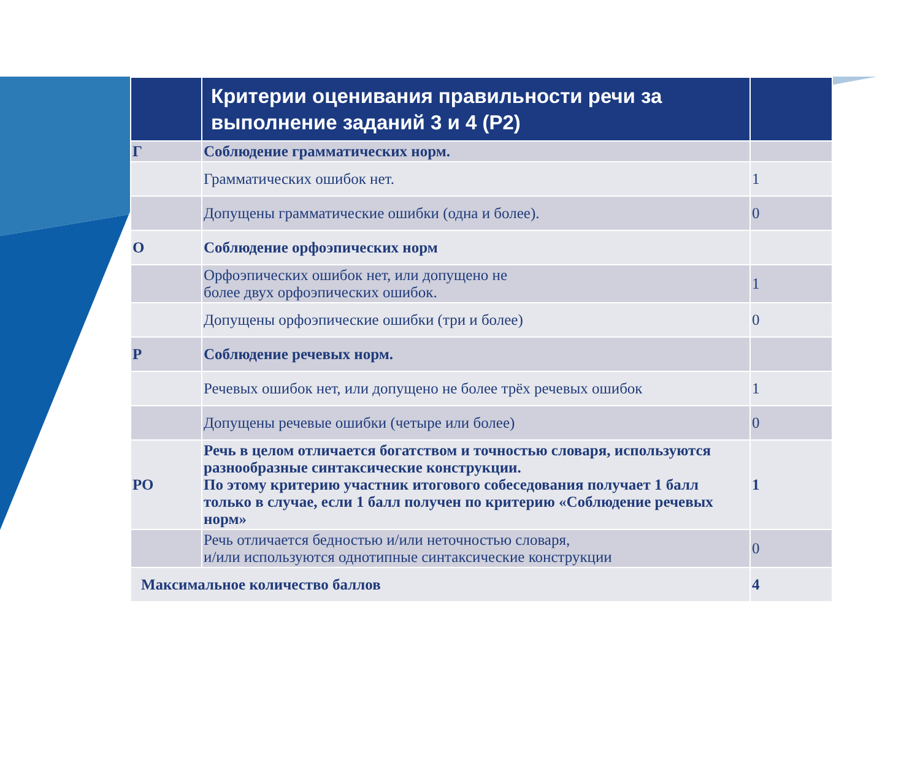| | Критерии оценивания правильности речи за выполнение заданий 3 и 4 (Р2) | |
| --- | --- | --- |
| Г | Соблюдение грамматических норм. | |
| | Грамматических ошибок нет. | 1 |
| | Допущены грамматические ошибки (одна и более). | 0 |
| О | Соблюдение орфоэпических норм | |
| | Орфоэпических ошибок нет, или допущено не более двух орфоэпических ошибок. | 1 |
| | Допущены орфоэпические ошибки (три и более) | 0 |
| Р | Соблюдение речевых норм. | |
| | Речевых ошибок нет, или допущено не более трёх речевых ошибок | 1 |
| | Допущены речевые ошибки (четыре или более) | 0 |
| РО | Речь в целом отличается богатством и точностью словаря, используются разнообразные синтаксические конструкции. По этому критерию участник итогового собеседования получает 1 балл только в случае, если 1 балл получен по критерию «Соблюдение речевых норм» | 1 |
| | Речь отличается бедностью и/или неточностью словаря, и/или используются однотипные синтаксические конструкции | 0 |
| Максимальное количество баллов | | 4 |